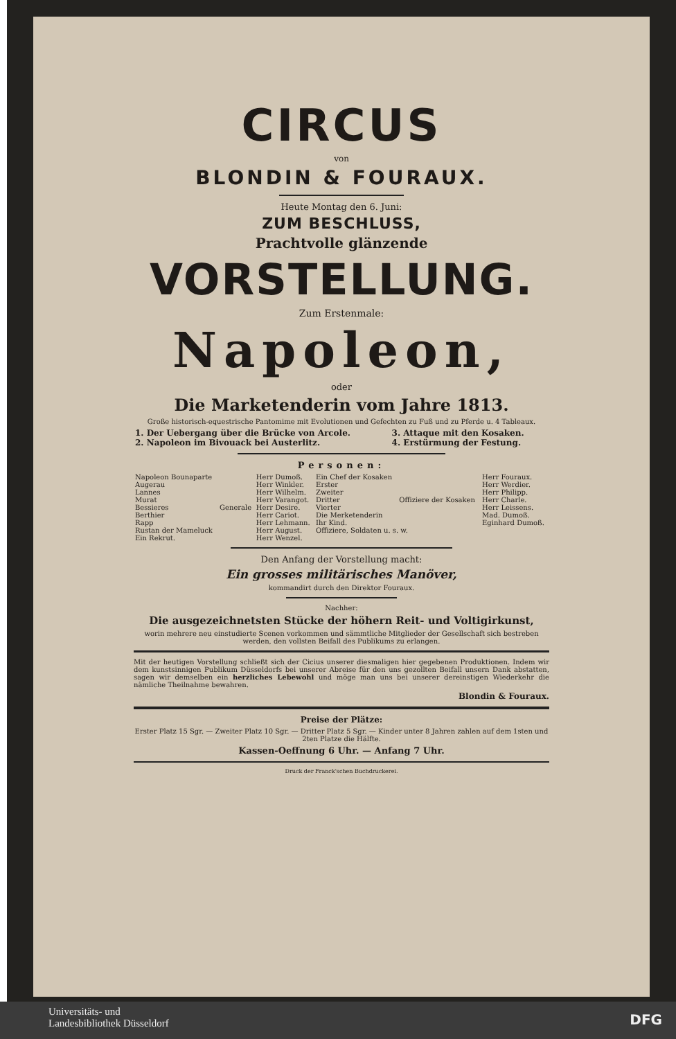CIRCUS
von
BLONDIN & FOURAUX.
Heute Montag den 6. Juni:
ZUM BESCHLUSS,
Prachtvolle glänzende
VORSTELLUNG.
Zum Erstenmale:
Napoleon,
oder
Die Marketenderin vom Jahre 1813.
Große historisch-equestrische Pantomime mit Evolutionen und Gefechten zu Fuß und zu Pferde u. 4 Tableaux.
| 1. Der Uebergang über die Brücke von Arcole. | 3. Attaque mit den Kosaken. |
| 2. Napoleon im Bivouack bei Austerlitz. | 4. Erstürmung der Festung. |
Personen:
| Napoleon Bounaparte | | Herr Dumoß. | Ein Chef der Kosaken | | Herr Fouraux. |
| Augerau | Generale | Herr Winkler. | Erster | Offiziere der Kosaken | Herr Werdier. |
| Lannes | | Herr Wilhelm. | Zweiter | | Herr Philipp. |
| Murat | | Herr Varangot. | Dritter | | Herr Charle. |
| Bessieres | | Herr Desire. | Vierter | | Herr Leissens. |
| Berthier | | Herr Cariot. | Die Merketenderin | | Mad. Dumoß. |
| Rapp | | Herr Lehmann. | Ihr Kind. | | Eginhard Dumoß. |
| Rustan der Mameluck | | Herr August. | Offiziere, Soldaten u. s. w. | | |
| Ein Rekrut. | | Herr Wenzel. | | | |
Den Anfang der Vorstellung macht:
Ein grosses militärisches Manöver,
kommandirt durch den Direktor Fouraux.
Nachher:
Die ausgezeichnetsten Stücke der höhern Reit- und Voltigirkunst,
worin mehrere neu einstudierte Scenen vorkommen und sämmtliche Mitglieder der Gesellschaft sich bestreben werden, den vollsten Beifall des Publikums zu erlangen.
Mit der heutigen Vorstellung schließt sich der Cicius unserer diesmaligen hier gegebenen Produktionen. Indem wir dem kunstsinnigen Publikum Düsseldorfs bei unserer Abreise für den uns gezollten Beifall unsern Dank abstatten, sagen wir demselben ein herzliches Lebewohl und möge man uns bei unserer dereinstigen Wiederkehr die nämliche Theilnahme bewahren.
Blondin & Fouraux.
Preise der Plätze:
Erster Platz 15 Sgr. — Zweiter Platz 10 Sgr. — Dritter Platz 5 Sgr. — Kinder unter 8 Jahren zahlen auf dem 1sten und 2ten Platze die Hälfte.
Kassen-Oeffnung 6 Uhr. — Anfang 7 Uhr.
Druck der Franck'schen Buchdruckerei.
Universitäts- und
Landesbibliothek Düsseldorf
DFG